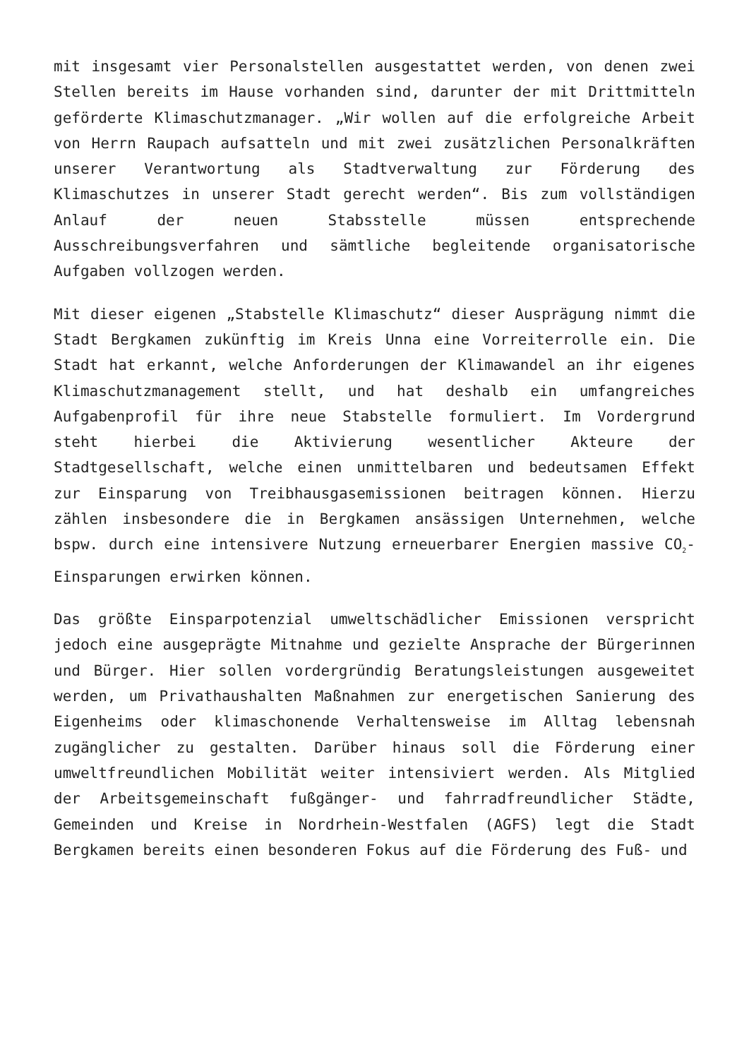mit insgesamt vier Personalstellen ausgestattet werden, von denen zwei Stellen bereits im Hause vorhanden sind, darunter der mit Drittmitteln geförderte Klimaschutzmanager. „Wir wollen auf die erfolgreiche Arbeit von Herrn Raupach aufsatteln und mit zwei zusätzlichen Personalkräften unserer Verantwortung als Stadtverwaltung zur Förderung des Klimaschutzes in unserer Stadt gerecht werden“. Bis zum vollständigen Anlauf der neuen Stabsstelle müssen entsprechende Ausschreibungsverfahren und sämtliche begleitende organisatorische Aufgaben vollzogen werden.
Mit dieser eigenen „Stabstelle Klimaschutz“ dieser Ausprägung nimmt die Stadt Bergkamen zukünftig im Kreis Unna eine Vorreiterrolle ein. Die Stadt hat erkannt, welche Anforderungen der Klimawandel an ihr eigenes Klimaschutzmanagement stellt, und hat deshalb ein umfangreiches Aufgabenprofil für ihre neue Stabstelle formuliert. Im Vordergrund steht hierbei die Aktivierung wesentlicher Akteure der Stadtgesellschaft, welche einen unmittelbaren und bedeutsamen Effekt zur Einsparung von Treibhausgasemissionen beitragen können. Hierzu zählen insbesondere die in Bergkamen ansässigen Unternehmen, welche bspw. durch eine intensivere Nutzung erneuerbarer Energien massive CO<sub>2</sub>-Einsparungen erwirken können.
Das größte Einsparpotenzial umweltschädlicher Emissionen verspricht jedoch eine ausgeprägte Mitnahme und gezielte Ansprache der Bürgerinnen und Bürger. Hier sollen vordergründig Beratungsleistungen ausgeweitet werden, um Privathaushalten Maßnahmen zur energetischen Sanierung des Eigenheims oder klimaschonende Verhaltensweise im Alltag lebensnah zugänglicher zu gestalten. Darüber hinaus soll die Förderung einer umweltfreundlichen Mobilität weiter intensiviert werden. Als Mitglied der Arbeitsgemeinschaft fußgänger- und fahrradfreundlicher Städte, Gemeinden und Kreise in Nordrhein-Westfalen (AGFS) legt die Stadt Bergkamen bereits einen besonderen Fokus auf die Förderung des Fuß- und